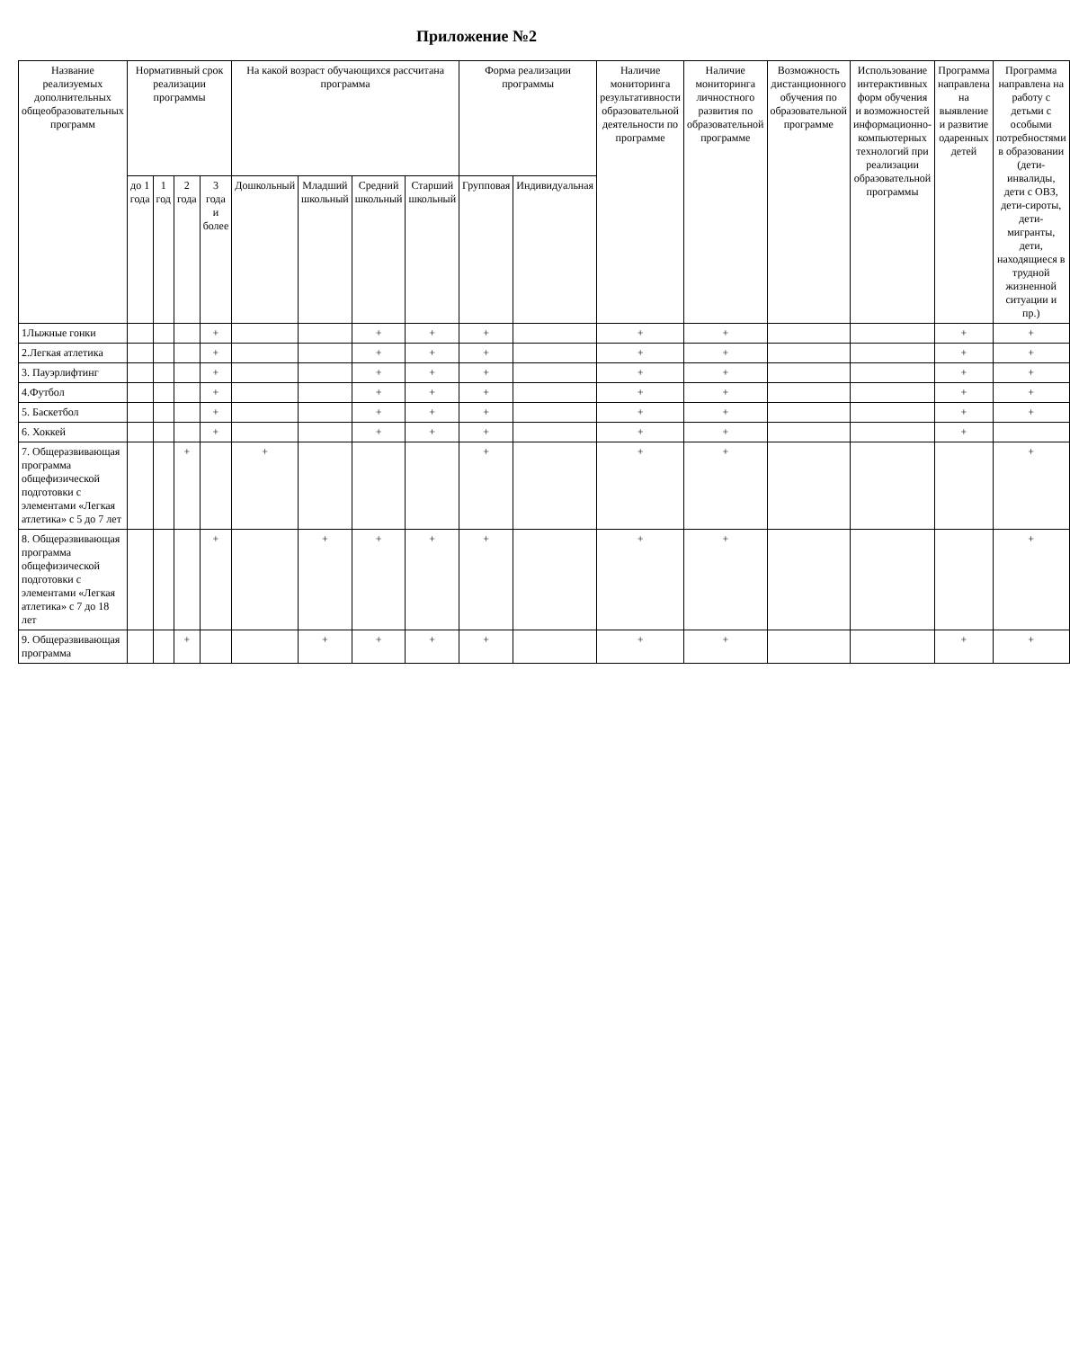Приложение №2
| Название реализуемых дополнительных общеобразовательных программ | Нормативный срок реализации программы | | | | На какой возраст обучающихся рассчитана программа | | | | Форма реализации программы | | Наличие мониторинга результативности образовательной деятельности по программе | Наличие мониторинга личностного развития по образовательной программе | Возможность дистанционного обучения по образовательной программе | Использование интерактивных форм обучения и возможностей информационно-компьютерных технологий при реализации образовательной программы | Программа направлена на выявление и развитие одаренных детей | Программа направлена на работу с детьми с особыми потребностями в образовании (дети-инвалиды, дети с ОВЗ, дети-сироты, дети-мигранты, дети, находящиеся в трудной жизненной ситуации и пр.) |
| --- | --- | --- | --- | --- | --- | --- | --- | --- | --- | --- | --- | --- | --- | --- | --- | --- |
| | до 1 года | 1 год | 2 года | 3 года и более | Дошкольный | Младший школьный | Средний школьный | Старший школьный | Групповая | Индивидуальная | | | | | | |
| 1Лыжные гонки | | | | + | | | + | + | + | | + | + | | | + | + |
| 2.Легкая атлетика | | | | + | | | + | + | + | | + | + | | | + | + |
| 3. Пауэрлифтинг | | | | + | | | + | + | + | | + | + | | | + | + |
| 4.Футбол | | | | + | | | + | + | + | | + | + | | | + | + |
| 5. Баскетбол | | | | + | | | + | + | + | | + | + | | | + | + |
| 6. Хоккей | | | | + | | | + | + | + | | + | + | | | + | |
| 7. Общеразвивающая программа общефизической подготовки с элементами «Легкая атлетика» с 5 до 7 лет | | | + | | + | | | | + | | + | + | | | | + |
| 8. Общеразвивающая программа общефизической подготовки с элементами «Легкая атлетика» с 7 до 18 лет | | | | + | | + | + | + | + | | + | + | | | | + |
| 9. Общеразвивающая программа | | | + | | | + | + | + | + | | + | + | | | + | + |